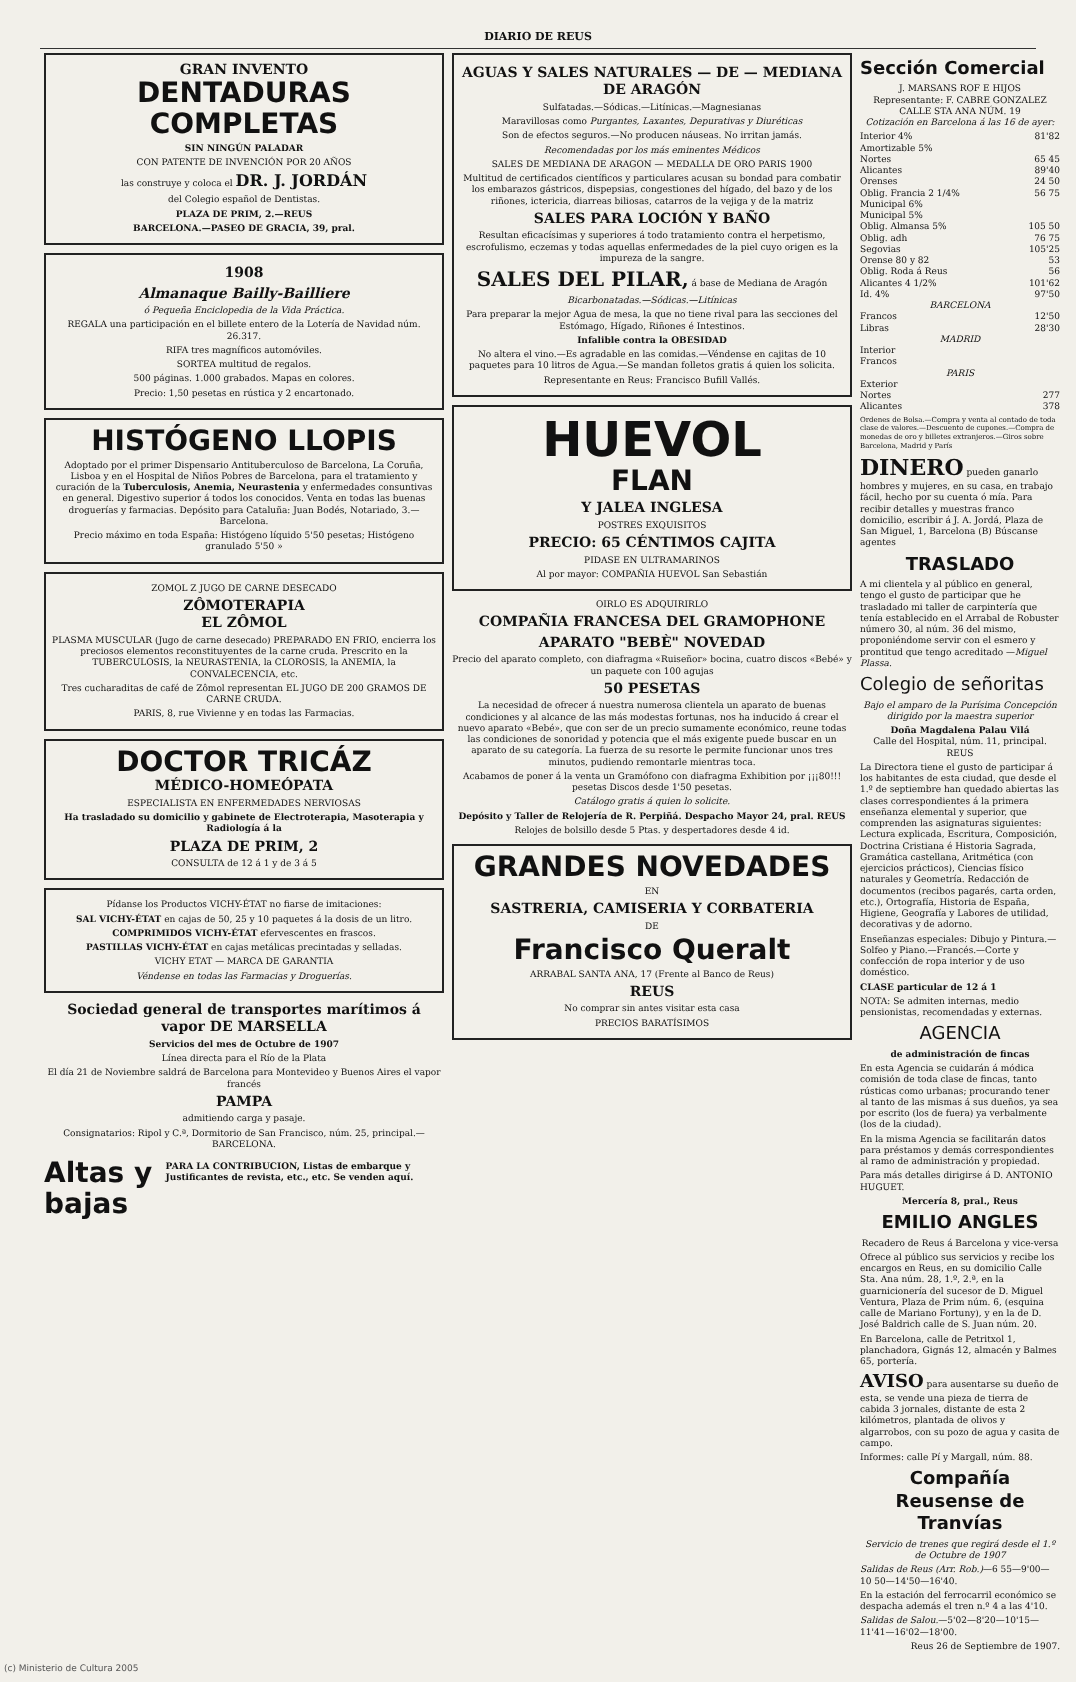DIARIO DE REUS
GRAN INVENTO
DENTADURAS COMPLETAS
SIN NINGÚN PALADAR
CON PATENTE DE INVENCIÓN POR 20 AÑOS
las construye y coloca el DR. J. JORDÁN
del Colegio español de Dentistas.
PLAZA DE PRIM, 2.—REUS
BARCELONA.—PASEO DE GRACIA, 39, pral.
1908
Almanaque Bailly-Bailliere
ó Pequeña Enciclopedia de la Vida Práctica.
REGALA una participación en el billete entero de la Lotería de Navidad núm. 26.317.
RIFA tres magníficos automóviles.
SORTEA multitud de regalos.
500 páginas. 1.000 grabados. Mapas en colores.
Precio: 1,50 pesetas en rústica y 2 encartonado.
HISTÓGENO LLOPIS
Adoptado por el primer Dispensario Antituberculoso de Barcelona, La Coruña, Lisboa y en el Hospital de Niños Pobres de Barcelona, para el tratamiento y curación de la Tuberculosis, Anemia, Neurastenia y enfermedades consuntivas en general. Digestivo superior á todos los conocidos. Venta en todas las buenas droguerías y farmacias. Depósito para Cataluña: Juan Bodés, Notariado, 3.—Barcelona.
Precio máximo en toda España: Histógeno líquido 5'50 pesetas; Histógeno granulado 5'50 »
ZOMOL Z JUGO DE CARNE DESECADO
ZÔMOTERAPIA
EL ZÔMOL
PLASMA MUSCULAR (Jugo de carne desecado) PREPARADO EN FRIO, encierra los preciosos elementos reconstituyentes de la carne cruda. Prescrito en la TUBERCULOSIS, la NEURASTENIA, la CLOROSIS, la ANEMIA, la CONVALECENCIA, etc.
Tres cucharaditas de café de Zômol representan EL JUGO DE 200 GRAMOS DE CARNE CRUDA.
PARIS, 8, rue Vivienne y en todas las Farmacias.
DOCTOR TRICÁZ
MÉDICO-HOMEÓPATA
ESPECIALISTA EN ENFERMEDADES NERVIOSAS
Ha trasladado su domicilio y gabinete de Electroterapia, Masoterapia y Radiología á la
PLAZA DE PRIM, 2
CONSULTA de 12 á 1 y de 3 á 5
Pídanse los Productos VICHY-ÉTAT no fiarse de imitaciones:
SAL VICHY-ÉTAT en cajas de 50, 25 y 10 paquetes á la dosis de un litro.
COMPRIMIDOS VICHY-ÉTAT efervescentes en frascos.
PASTILLAS VICHY-ÉTAT en cajas metálicas precintadas y selladas.
VICHY ETAT — MARCA DE GARANTIA
Véndense en todas las Farmacias y Droguerías.
Sociedad general de transportes marítimos á vapor DE MARSELLA
Servicios del mes de Octubre de 1907
Línea directa para el Río de la Plata
El día 21 de Noviembre saldrá de Barcelona para Montevideo y Buenos Aires el vapor francés
PAMPA
admitiendo carga y pasaje.
Consignatarios: Ripol y C.ª, Dormitorio de San Francisco, núm. 25, principal.—BARCELONA.
Altas y bajas
PARA LA CONTRIBUCION, Listas de embarque y Justificantes de revista, etc., etc. Se venden aquí.
AGUAS Y SALES NATURALES — DE — MEDIANA DE ARAGÓN
Sulfatadas.—Sódicas.—Litínicas.—Magnesianas
Maravillosas como Purgantes, Laxantes, Depurativas y Diuréticas
Son de efectos seguros.—No producen náuseas. No irritan jamás.
Recomendadas por los más eminentes Médicos
SALES DE MEDIANA DE ARAGON — MEDALLA DE ORO PARIS 1900
Multitud de certificados científicos y particulares acusan su bondad para combatir los embarazos gástricos, dispepsias, congestiones del hígado, del bazo y de los riñones, ictericia, diarreas biliosas, catarros de la vejiga y de la matriz
SALES PARA LOCIÓN Y BAÑO
Resultan eficacísimas y superiores á todo tratamiento contra el herpetismo, escrofulismo, eczemas y todas aquellas enfermedades de la piel cuyo origen es la impureza de la sangre.
SALES DEL PILAR, á base de Mediana de Aragón
Bicarbonatadas.—Sódicas.—Litínicas
Para preparar la mejor Agua de mesa, la que no tiene rival para las secciones del Estómago, Hígado, Riñones é Intestinos.
Infalible contra la OBESIDAD
No altera el vino.—Es agradable en las comidas.—Véndense en cajitas de 10 paquetes para 10 litros de Agua.—Se mandan folletos gratis á quien los solicita.
Representante en Reus: Francisco Bufill Vallés.
HUEVOL
FLAN
Y JALEA INGLESA
POSTRES EXQUISITOS
PRECIO: 65 CÉNTIMOS CAJITA
PIDASE EN ULTRAMARINOS
Al por mayor: COMPAÑIA HUEVOL San Sebastián
OIRLO ES ADQUIRIRLO
COMPAÑIA FRANCESA DEL GRAMOPHONE
APARATO "BEBÈ" NOVEDAD
Precio del aparato completo, con diafragma «Ruiseñor» bocina, cuatro discos «Bebé» y un paquete con 100 agujas
50 PESETAS
La necesidad de ofrecer á nuestra numerosa clientela un aparato de buenas condiciones y al alcance de las más modestas fortunas, nos ha inducido á crear el nuevo aparato «Bebé», que con ser de un precio sumamente económico, reune todas las condiciones de sonoridad y potencia que el más exigente puede buscar en un aparato de su categoría. La fuerza de su resorte le permite funcionar unos tres minutos, pudiendo remontarle mientras toca.
Acabamos de poner á la venta un Gramófono con diafragma Exhibition por ¡¡¡80!!! pesetas Discos desde 1'50 pesetas.
Catálogo gratis á quien lo solicite.
Depósito y Taller de Relojería de R. Perpiñá. Despacho Mayor 24, pral. REUS
Relojes de bolsillo desde 5 Ptas. y despertadores desde 4 id.
GRANDES NOVEDADES
EN
SASTRERIA, CAMISERIA Y CORBATERIA
DE
Francisco Queralt
ARRABAL SANTA ANA, 17 (Frente al Banco de Reus)
REUS
No comprar sin antes visitar esta casa
PRECIOS BARATÍSIMOS
Sección Comercial
J. MARSANS ROF E HIJOS
Representante: F. CABRE GONZALEZ
CALLE STA ANA NÚM. 19
Cotización en Barcelona á las 16 de ayer:
| Interior 4% | 81'82 |
| Amortizable 5% | |
| Nortes | 65 45 |
| Alicantes | 89'40 |
| Orenses | 24 50 |
| Oblig. Francia 2 1/4% | 56 75 |
| Municipal 6% | |
| Municipal 5% | |
| Oblig. Almansa 5% | 105 50 |
| Oblig. adh | 76 75 |
| Segovias | 105'25 |
| Orense 80 y 82 | 53 |
| Oblig. Roda á Reus | 56 |
| Alicantes 4 1/2% | 101'62 |
| Id. 4% | 97'50 |
| BARCELONA | |
| Francos | 12'50 |
| Libras | 28'30 |
| MADRID | |
| Interior | |
| Francos | |
| PARIS | |
| Exterior | |
| Nortes | 277 |
| Alicantes | 378 |
Ordenes de Bolsa.—Compra y venta al contado de toda clase de valores.—Descuento de cupones.—Compra de monedas de oro y billetes extranjeros.—Giros sobre Barcelona, Madrid y París
DINERO pueden ganarlo hombres y mujeres, en su casa, en trabajo fácil, hecho por su cuenta ó mía. Para recibir detalles y muestras franco domicilio, escribir á J. A. Jordá, Plaza de San Miguel, 1, Barcelona (B) Búscanse agentes
TRASLADO
A mi clientela y al público en general, tengo el gusto de participar que he trasladado mi taller de carpintería que tenía establecido en el Arrabal de Robuster número 30, al núm. 36 del mismo, proponiéndome servir con el esmero y prontitud que tengo acreditado —Miguel Plassa.
Colegio de señoritas
Bajo el amparo de la Purísima Concepción dirigido por la maestra superior
Doña Magdalena Palau Vilá
Calle del Hospital, núm. 11, principal. REUS
La Directora tiene el gusto de participar á los habitantes de esta ciudad, que desde el 1.º de septiembre han quedado abiertas las clases correspondientes á la primera enseñanza elemental y superior, que comprenden las asignaturas siguientes: Lectura explicada, Escritura, Composición, Doctrina Cristiana é Historia Sagrada, Gramática castellana, Aritmética (con ejercicios prácticos), Ciencias físico naturales y Geometría. Redacción de documentos (recibos pagarés, carta orden, etc.), Ortografía, Historia de España, Higiene, Geografía y Labores de utilidad, decorativas y de adorno.
Enseñanzas especiales: Dibujo y Pintura.—Solfeo y Piano.—Francés.—Corte y confección de ropa interior y de uso doméstico.
CLASE particular de 12 á 1
NOTA: Se admiten internas, medio pensionistas, recomendadas y externas.
AGENCIA
de administración de fincas
En esta Agencia se cuidarán á módica comisión de toda clase de fincas, tanto rústicas como urbanas; procurando tener al tanto de las mismas á sus dueños, ya sea por escrito (los de fuera) ya verbalmente (los de la ciudad).
En la misma Agencia se facilitarán datos para préstamos y demás correspondientes al ramo de administración y propiedad.
Para más detalles dirigirse á D. ANTONIO HUGUET.
Mercería 8, pral., Reus
EMILIO ANGLES
Recadero de Reus á Barcelona y vice-versa
Ofrece al público sus servicios y recibe los encargos en Reus, en su domicilio Calle Sta. Ana núm. 28, 1.º, 2.ª, en la guarnicionería del sucesor de D. Miguel Ventura, Plaza de Prim núm. 6, (esquina calle de Mariano Fortuny), y en la de D. José Baldrich calle de S. Juan núm. 20.
En Barcelona, calle de Petritxol 1, planchadora, Gignás 12, almacén y Balmes 65, portería.
AVISO para ausentarse su dueño de esta, se vende una pieza de tierra de cabida 3 jornales, distante de esta 2 kilómetros, plantada de olivos y algarrobos, con su pozo de agua y casita de campo.
Informes: calle Pí y Margall, núm. 88.
Compañía Reusense de Tranvías
Servicio de trenes que regirá desde el 1.º de Octubre de 1907
Salidas de Reus (Arr. Rob.)—6 55—9'00—10 50—14'50—16'40.
En la estación del ferrocarril económico se despacha además el tren n.º 4 a las 4'10.
Salidas de Salou.—5'02—8'20—10'15—11'41—16'02—18'00.
Reus 26 de Septiembre de 1907.
(c) Ministerio de Cultura 2005